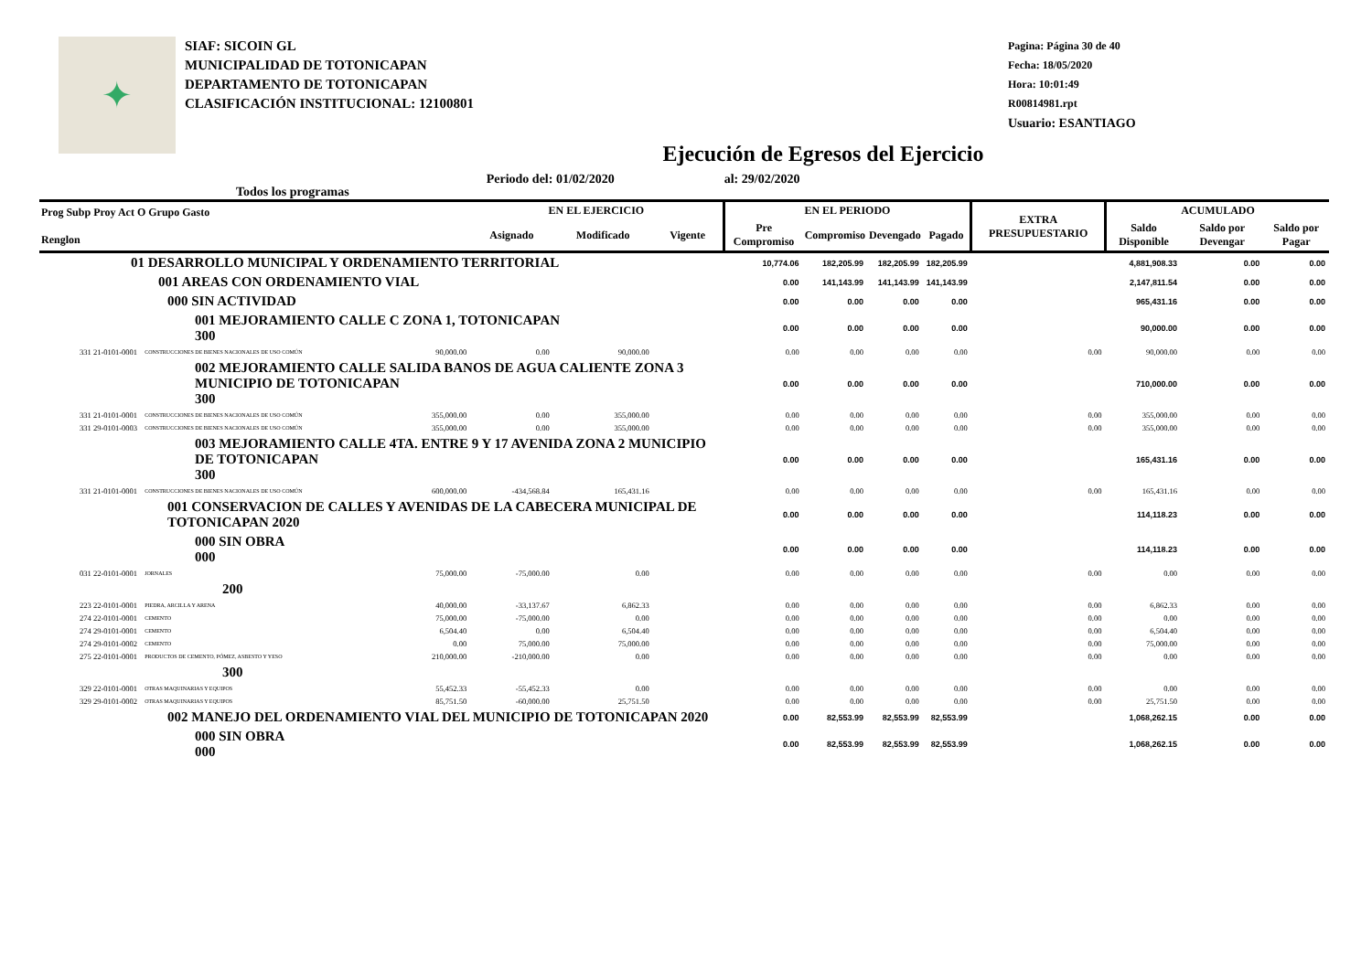✦
SIAF: SICOIN GL
MUNICIPALIDAD DE TOTONICAPAN
DEPARTAMENTO DE TOTONICAPAN
CLASIFICACIÓN INSTITUCIONAL: 12100801
Pagina: Página 30 de 40
Fecha: 18/05/2020
Hora: 10:01:49
R00814981.rpt
Usuario: ESANTIAGO
Ejecución de Egresos del Ejercicio
Todos los programas Periodo del: 01/02/2020 al: 29/02/2020
| Prog Subp Proy Act O Grupo Gasto Renglon | | | EN EL EJERCICIO | | | EN EL PERIODO | | | | EXTRA PRESUPUESTARIO | ACUMULADO | | |
| --- | --- | --- | --- | --- | --- | --- | --- | --- | --- | --- | --- | --- | --- |
| | | | Asignado | Modificado | Vigente | Pre Compromiso | Compromiso | Devengado | Pagado | | Saldo Disponible | Saldo por Devengar | Saldo por Pagar |
| 01 DESARROLLO MUNICIPAL Y ORDENAMIENTO TERRITORIAL | | | | | | 10,774.06 | 182,205.99 | 182,205.99 | 182,205.99 | | 4,881,908.33 | 0.00 | 0.00 |
| 001 AREAS CON ORDENAMIENTO VIAL | | | | | | 0.00 | 141,143.99 | 141,143.99 | 141,143.99 | | 2,147,811.54 | 0.00 | 0.00 |
| 000 SIN ACTIVIDAD | | | | | | 0.00 | 0.00 | 0.00 | 0.00 | | 965,431.16 | 0.00 | 0.00 |
| 001 MEJORAMIENTO CALLE C ZONA 1, TOTONICAPAN 300 | | | | | | 0.00 | 0.00 | 0.00 | 0.00 | | 90,000.00 | 0.00 | 0.00 |
| 331 21-0101-0001 | CONSTRUCCIONES DE BIENES NACIONALES DE USO COMÚN | 90,000.00 | 0.00 | 90,000.00 | | 0.00 | 0.00 | 0.00 | 0.00 | 0.00 | 90,000.00 | 0.00 | 0.00 |
| 002 MEJORAMIENTO CALLE SALIDA BANOS DE AGUA CALIENTE ZONA 3 MUNICIPIO DE TOTONICAPAN 300 | | | | | | 0.00 | 0.00 | 0.00 | 0.00 | | 710,000.00 | 0.00 | 0.00 |
| 331 21-0101-0001 | CONSTRUCCIONES DE BIENES NACIONALES DE USO COMÚN | 355,000.00 | 0.00 | 355,000.00 | | 0.00 | 0.00 | 0.00 | 0.00 | 0.00 | 355,000.00 | 0.00 | 0.00 |
| 331 29-0101-0003 | CONSTRUCCIONES DE BIENES NACIONALES DE USO COMÚN | 355,000.00 | 0.00 | 355,000.00 | | 0.00 | 0.00 | 0.00 | 0.00 | 0.00 | 355,000.00 | 0.00 | 0.00 |
| 003 MEJORAMIENTO CALLE 4TA. ENTRE 9 Y 17 AVENIDA ZONA 2 MUNICIPIO DE TOTONICAPAN 300 | | | | | | 0.00 | 0.00 | 0.00 | 0.00 | | 165,431.16 | 0.00 | 0.00 |
| 331 21-0101-0001 | CONSTRUCCIONES DE BIENES NACIONALES DE USO COMÚN | 600,000.00 | -434,568.84 | 165,431.16 | | 0.00 | 0.00 | 0.00 | 0.00 | 0.00 | 165,431.16 | 0.00 | 0.00 |
| 001 CONSERVACION DE CALLES Y AVENIDAS DE LA CABECERA MUNICIPAL DE TOTONICAPAN 2020 | | | | | | 0.00 | 0.00 | 0.00 | 0.00 | | 114,118.23 | 0.00 | 0.00 |
| 000 SIN OBRA 000 | | | | | | 0.00 | 0.00 | 0.00 | 0.00 | | 114,118.23 | 0.00 | 0.00 |
| 031 22-0101-0001 | JORNALES | 75,000.00 | -75,000.00 | 0.00 | | 0.00 | 0.00 | 0.00 | 0.00 | 0.00 | 0.00 | 0.00 | 0.00 |
| 200 | | | | | | | | | | | | | |
| 223 22-0101-0001 | PIEDRA, ARCILLA Y ARENA | 40,000.00 | -33,137.67 | 6,862.33 | | 0.00 | 0.00 | 0.00 | 0.00 | 0.00 | 6,862.33 | 0.00 | 0.00 |
| 274 22-0101-0001 | CEMENTO | 75,000.00 | -75,000.00 | 0.00 | | 0.00 | 0.00 | 0.00 | 0.00 | 0.00 | 0.00 | 0.00 | 0.00 |
| 274 29-0101-0001 | CEMENTO | 6,504.40 | 0.00 | 6,504.40 | | 0.00 | 0.00 | 0.00 | 0.00 | 0.00 | 6,504.40 | 0.00 | 0.00 |
| 274 29-0101-0002 | CEMENTO | 0.00 | 75,000.00 | 75,000.00 | | 0.00 | 0.00 | 0.00 | 0.00 | 0.00 | 75,000.00 | 0.00 | 0.00 |
| 275 22-0101-0001 | PRODUCTOS DE CEMENTO, PÓMEZ, ASBESTO Y YESO | 210,000.00 | -210,000.00 | 0.00 | | 0.00 | 0.00 | 0.00 | 0.00 | 0.00 | 0.00 | 0.00 | 0.00 |
| 300 | | | | | | | | | | | | | |
| 329 22-0101-0001 | OTRAS MAQUINARIAS Y EQUIPOS | 55,452.33 | -55,452.33 | 0.00 | | 0.00 | 0.00 | 0.00 | 0.00 | 0.00 | 0.00 | 0.00 | 0.00 |
| 329 29-0101-0002 | OTRAS MAQUINARIAS Y EQUIPOS | 85,751.50 | -60,000.00 | 25,751.50 | | 0.00 | 0.00 | 0.00 | 0.00 | 0.00 | 25,751.50 | 0.00 | 0.00 |
| 002 MANEJO DEL ORDENAMIENTO VIAL DEL MUNICIPIO DE TOTONICAPAN 2020 | | | | | | 0.00 | 82,553.99 | 82,553.99 | 82,553.99 | | 1,068,262.15 | 0.00 | 0.00 |
| 000 SIN OBRA 000 | | | | | | 0.00 | 82,553.99 | 82,553.99 | 82,553.99 | | 1,068,262.15 | 0.00 | 0.00 |